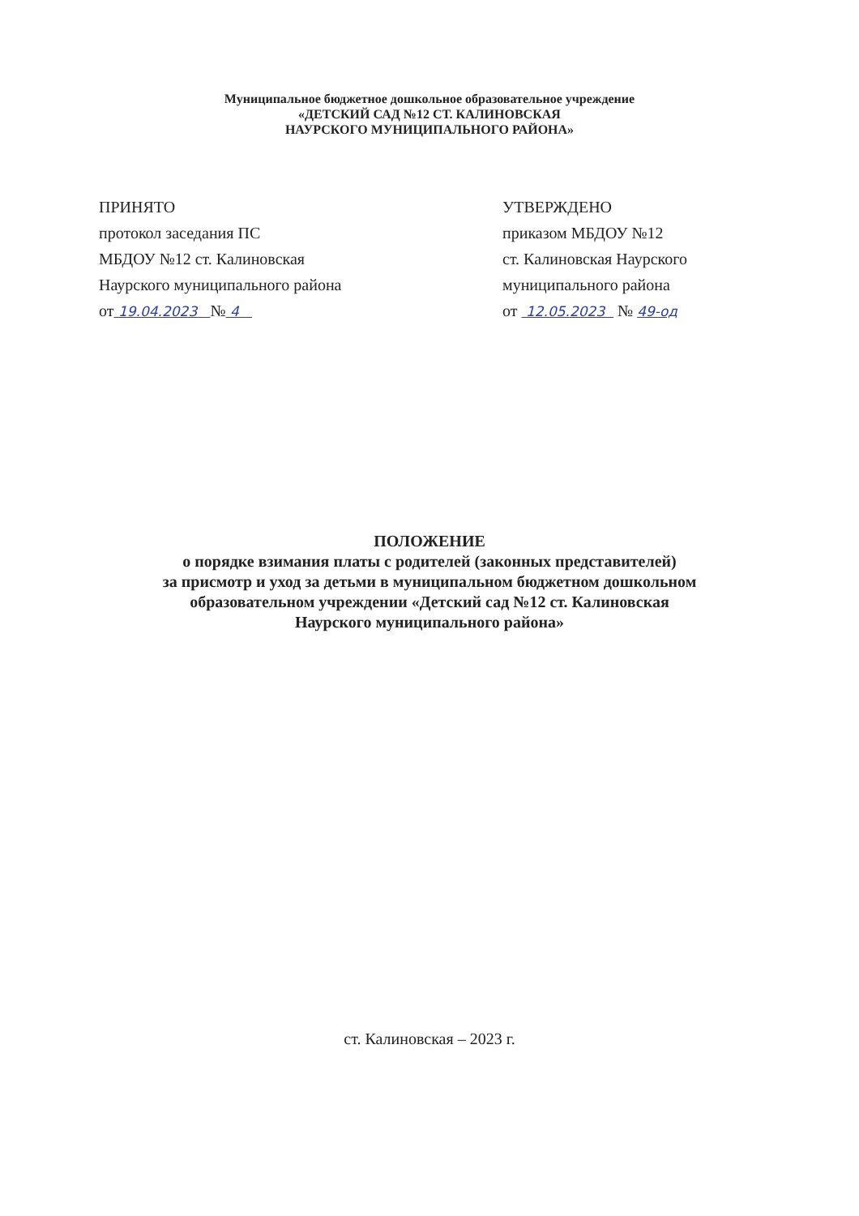Муниципальное бюджетное дошкольное образовательное учреждение
«ДЕТСКИЙ САД №12 СТ. КАЛИНОВСКАЯ
НАУРСКОГО МУНИЦИПАЛЬНОГО РАЙОНА»
ПРИНЯТО
протокол заседания ПС
МБДОУ №12 ст. Калиновская
Наурского муниципального района
от 19.04.2023 № 4
УТВЕРЖДЕНО
приказом МБДОУ №12
ст. Калиновская Наурского
муниципального района
от 12.05.2023 № 49-од
ПОЛОЖЕНИЕ
о порядке взимания платы с родителей (законных представителей)
за присмотр и уход за детьми в муниципальном бюджетном дошкольном
образовательном учреждении «Детский сад №12 ст. Калиновская
Наурского муниципального района»
ст. Калиновская – 2023 г.